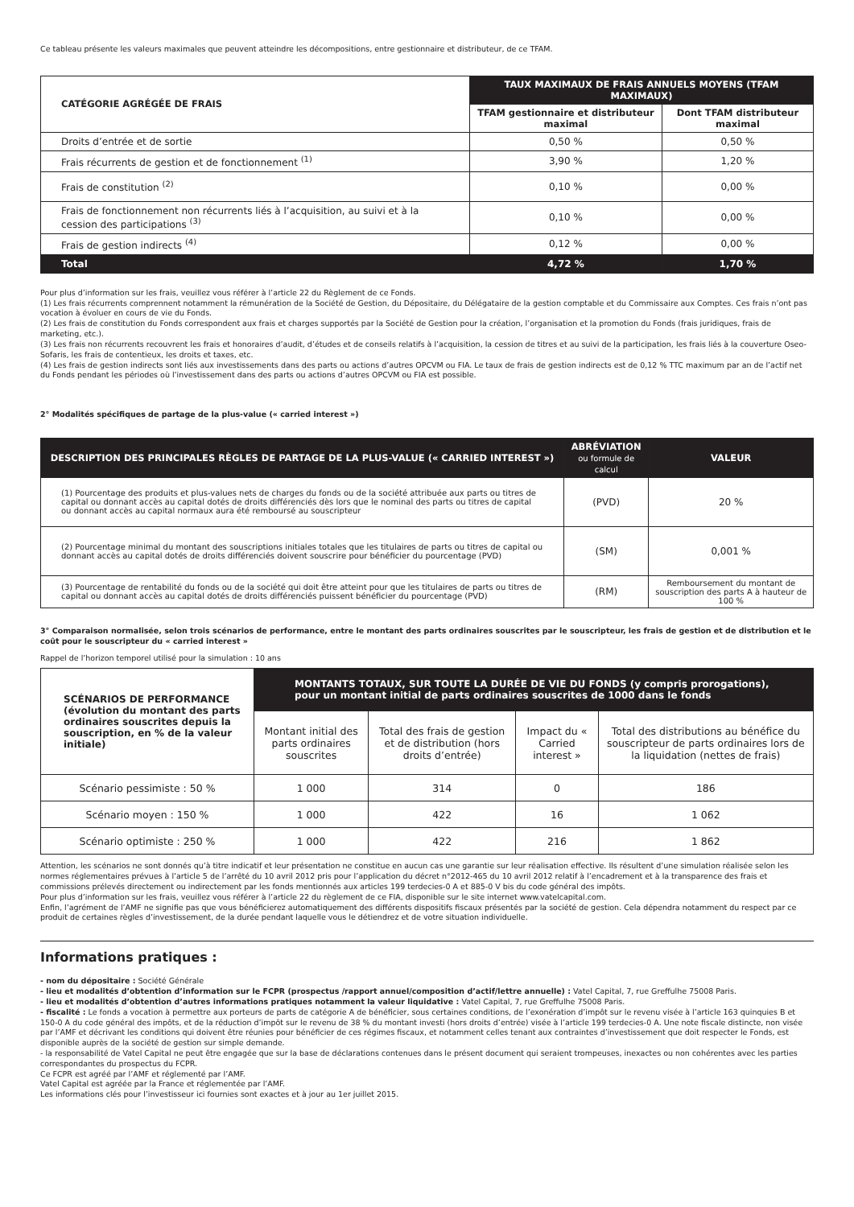Ce tableau présente les valeurs maximales que peuvent atteindre les décompositions, entre gestionnaire et distributeur, de ce TFAM.
| CATÉGORIE AGRÉGÉE DE FRAIS | TAUX MAXIMAUX DE FRAIS ANNUELS MOYENS (TFAM MAXIMAUX) | |
| --- | --- | --- |
| | TFAM gestionnaire et distributeur maximal | Dont TFAM distributeur maximal |
| Droits d’entrée et de sortie | 0,50 % | 0,50 % |
| Frais récurrents de gestion et de fonctionnement <sup>(1)</sup> | 3,90 % | 1,20 % |
| Frais de constitution <sup>(2)</sup> | 0,10 % | 0,00 % |
| Frais de fonctionnement non récurrents liés à l’acquisition, au suivi et à la cession des participations <sup>(3)</sup> | 0,10 % | 0,00 % |
| Frais de gestion indirects <sup>(4)</sup> | 0,12 % | 0,00 % |
| Total | 4,72 % | 1,70 % |
Pour plus d’information sur les frais, veuillez vous référer à l’article 22 du Règlement de ce Fonds.
(1) Les frais récurrents comprennent notamment la rémunération de la Société de Gestion, du Dépositaire, du Délégataire de la gestion comptable et du Commissaire aux Comptes. Ces frais n’ont pas vocation à évoluer en cours de vie du Fonds.
(2) Les frais de constitution du Fonds correspondent aux frais et charges supportés par la Société de Gestion pour la création, l’organisation et la promotion du Fonds (frais juridiques, frais de marketing, etc.).
(3) Les frais non récurrents recouvrent les frais et honoraires d’audit, d’études et de conseils relatifs à l’acquisition, la cession de titres et au suivi de la participation, les frais liés à la couverture Oseo-Sofaris, les frais de contentieux, les droits et taxes, etc.
(4) Les frais de gestion indirects sont liés aux investissements dans des parts ou actions d’autres OPCVM ou FIA. Le taux de frais de gestion indirects est de 0,12 % TTC maximum par an de l’actif net du Fonds pendant les périodes où l’investissement dans des parts ou actions d’autres OPCVM ou FIA est possible.
2° Modalités spécifiques de partage de la plus-value (« carried interest »)
| DESCRIPTION DES PRINCIPALES RÈGLES DE PARTAGE DE LA PLUS-VALUE (« CARRIED INTEREST ») | ABRÉVIATION ou formule de calcul | VALEUR |
| --- | --- | --- |
| (1) Pourcentage des produits et plus-values nets de charges du fonds ou de la société attribuée aux parts ou titres de capital ou donnant accès au capital dotés de droits différenciés dès lors que le nominal des parts ou titres de capital ou donnant accès au capital normaux aura été remboursé au souscripteur | (PVD) | 20 % |
| (2) Pourcentage minimal du montant des souscriptions initiales totales que les titulaires de parts ou titres de capital ou donnant accès au capital dotés de droits différenciés doivent souscrire pour bénéficier du pourcentage (PVD) | (SM) | 0,001 % |
| (3) Pourcentage de rentabilité du fonds ou de la société qui doit être atteint pour que les titulaires de parts ou titres de capital ou donnant accès au capital dotés de droits différenciés puissent bénéficier du pourcentage (PVD) | (RM) | Remboursement du montant de souscription des parts A à hauteur de 100 % |
3° Comparaison normalisée, selon trois scénarios de performance, entre le montant des parts ordinaires souscrites par le souscripteur, les frais de gestion et de distribution et le coût pour le souscripteur du « carried interest »
Rappel de l’horizon temporel utilisé pour la simulation : 10 ans
| SCÉNARIOS DE PERFORMANCE (évolution du montant des parts ordinaires souscrites depuis la souscription, en % de la valeur initiale) | MONTANTS TOTAUX, SUR TOUTE LA DURÉE DE VIE DU FONDS (y compris prorogations), pour un montant initial de parts ordinaires souscrites de 1000 dans le fonds | | | |
| --- | --- | --- | --- | --- |
| | Montant initial des parts ordinaires souscrites | Total des frais de gestion et de distribution (hors droits d’entrée) | Impact du « Carried interest » | Total des distributions au bénéfice du souscripteur de parts ordinaires lors de la liquidation (nettes de frais) |
| Scénario pessimiste : 50 % | 1 000 | 314 | 0 | 186 |
| Scénario moyen : 150 % | 1 000 | 422 | 16 | 1 062 |
| Scénario optimiste : 250 % | 1 000 | 422 | 216 | 1 862 |
Attention, les scénarios ne sont donnés qu’à titre indicatif et leur présentation ne constitue en aucun cas une garantie sur leur réalisation effective. Ils résultent d’une simulation réalisée selon les normes réglementaires prévues à l’article 5 de l’arrêté du 10 avril 2012 pris pour l’application du décret n°2012-465 du 10 avril 2012 relatif à l’encadrement et à la transparence des frais et commissions prélevés directement ou indirectement par les fonds mentionnés aux articles 199 terdecies-0 A et 885-0 V bis du code général des impôts.
Pour plus d’information sur les frais, veuillez vous référer à l’article 22 du règlement de ce FIA, disponible sur le site internet www.vatelcapital.com.
Enfin, l’agrément de l’AMF ne signifie pas que vous bénéficierez automatiquement des différents dispositifs fiscaux présentés par la société de gestion. Cela dépendra notamment du respect par ce produit de certaines règles d’investissement, de la durée pendant laquelle vous le détiendrez et de votre situation individuelle.
Informations pratiques :
- nom du dépositaire : Société Générale
- lieu et modalités d’obtention d’information sur le FCPR (prospectus /rapport annuel/composition d’actif/lettre annuelle) : Vatel Capital, 7, rue Greffulhe 75008 Paris.
- lieu et modalités d’obtention d’autres informations pratiques notamment la valeur liquidative : Vatel Capital, 7, rue Greffulhe 75008 Paris.
- fiscalité : Le fonds a vocation à permettre aux porteurs de parts de catégorie A de bénéficier, sous certaines conditions, de l’exonération d’impôt sur le revenu visée à l’article 163 quinquies B et 150-0 A du code général des impôts, et de la réduction d’impôt sur le revenu de 38 % du montant investi (hors droits d’entrée) visée à l’article 199 terdecies-0 A. Une note fiscale distincte, non visée par l’AMF et décrivant les conditions qui doivent être réunies pour bénéficier de ces régimes fiscaux, et notamment celles tenant aux contraintes d’investissement que doit respecter le Fonds, est disponible auprès de la société de gestion sur simple demande.
- la responsabilité de Vatel Capital ne peut être engagée que sur la base de déclarations contenues dans le présent document qui seraient trompeuses, inexactes ou non cohérentes avec les parties correspondantes du prospectus du FCPR.
Ce FCPR est agréé par l’AMF et réglementé par l’AMF.
Vatel Capital est agréée par la France et réglementée par l’AMF.
Les informations clés pour l’investisseur ici fournies sont exactes et à jour au 1er juillet 2015.